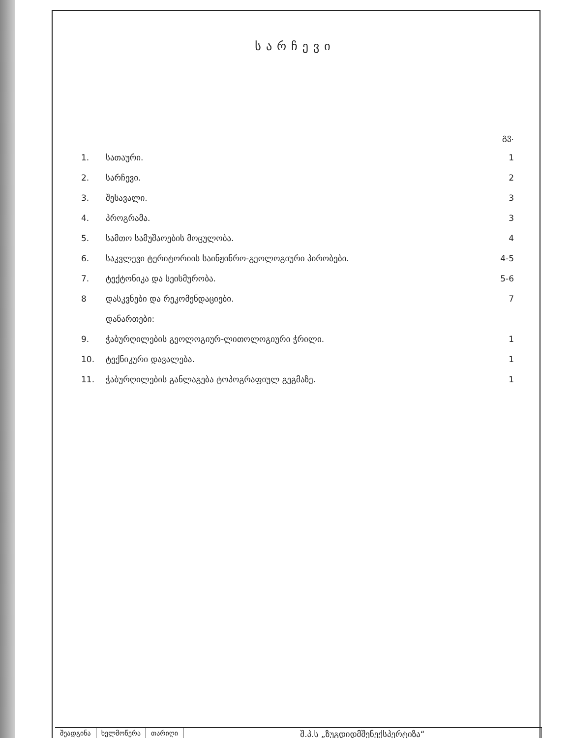სარჩევი
| | | გვ. |
| 1. | სათაური. | 1 |
| 2. | სარჩევი. | 2 |
| 3. | შესავალი. | 3 |
| 4. | პროგრამა. | 3 |
| 5. | სამთო სამუშაოების მოცულობა. | 4 |
| 6. | საკვლევი ტერიტორიის საინჟინრო-გეოლოგიური პირობები. | 4-5 |
| 7. | ტექტონიკა და სეისმურობა. | 5-6 |
| 8 | დასკვნები და რეკომენდაციები. | 7 |
| | დანართები: | |
| 9. | ჭაბურღილების გეოლოგიურ-ლითოლოგიური ჭრილი. | 1 |
| 10. | ტექნიკური დავალება. | 1 |
| 11. | ჭაბურღილების განლაგება ტოპოგრაფიულ გეგმაზე. | 1 |
შეადგინა ხელმოწერა თარიღი
შ.პ.ს „ზუგდიდმშენექსპერტიზა“